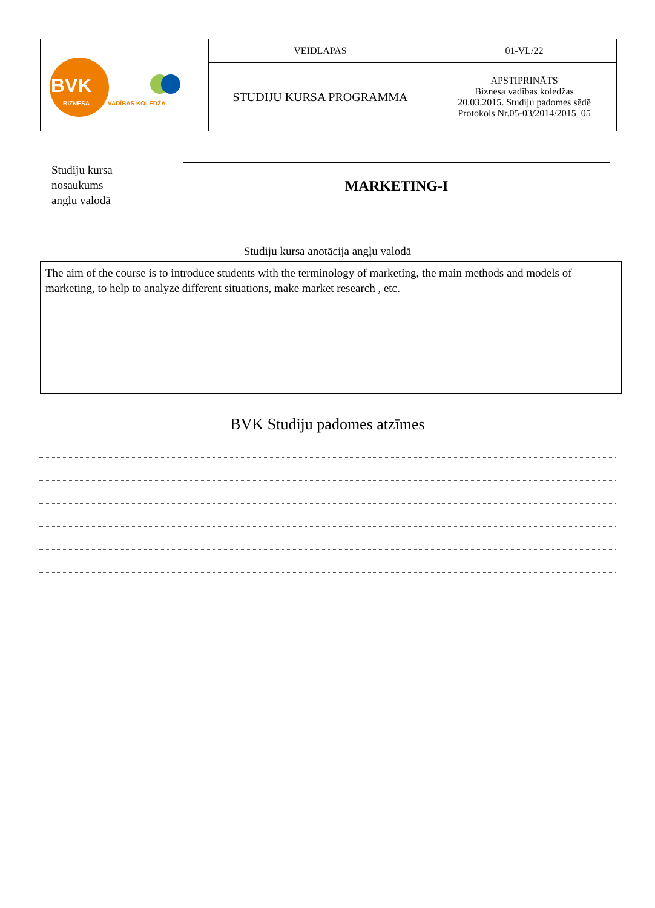| BVK BIZNESA VADĪBAS KOLEDŽA | VEIDLAPAS | 01-VL/22 |
| | STUDIJU KURSA PROGRAMMA | APSTIPRINĀTS Biznesa vadības koledžas 20.03.2015. Studiju padomes sēdē Protokols Nr.05-03/2014/2015_05 |
Studiju kursa
nosaukums
angļu valodā
MARKETING-I
Studiju kursa anotācija angļu valodā
The aim of the course is to introduce students with the terminology of marketing, the main methods and models of marketing, to help to analyze different situations, make market research , etc.
BVK Studiju padomes atzīmes